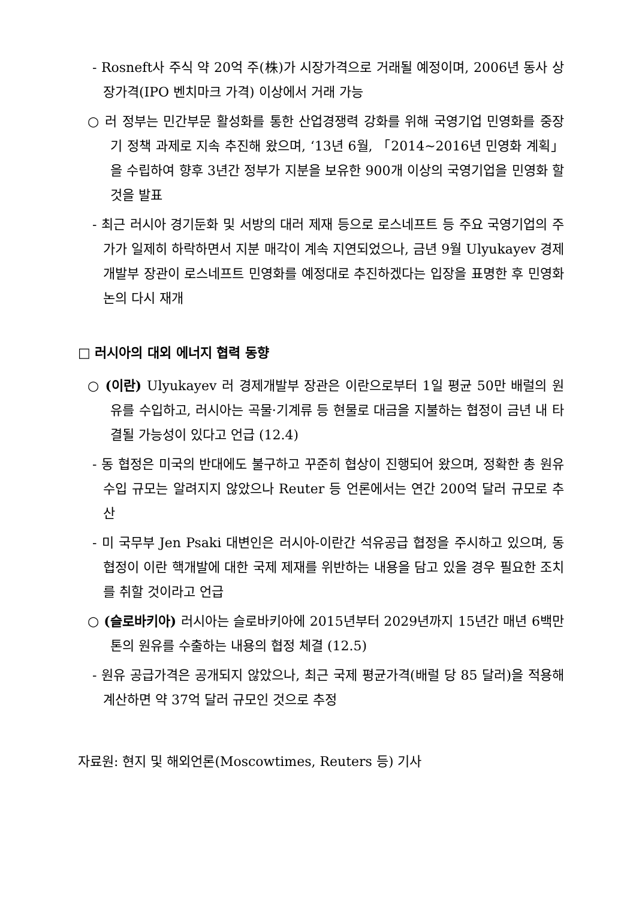- Rosneft사 주식 약 20억 주(株)가 시장가격으로 거래될 예정이며, 2006년 동사 상장가격(IPO 벤치마크 가격) 이상에서 거래 가능
○ 러 정부는 민간부문 활성화를 통한 산업경쟁력 강화를 위해 국영기업 민영화를 중장기 정책 과제로 지속 추진해 왔으며, ‘13년 6월, 「2014~2016년 민영화 계획」을 수립하여 향후 3년간 정부가 지분을 보유한 900개 이상의 국영기업을 민영화 할 것을 발표
- 최근 러시아 경기둔화 및 서방의 대러 제재 등으로 로스네프트 등 주요 국영기업의 주가가 일제히 하락하면서 지분 매각이 계속 지연되었으나, 금년 9월 Ulyukayev 경제개발부 장관이 로스네프트 민영화를 예정대로 추진하겠다는 입장을 표명한 후 민영화 논의 다시 재개
□ 러시아의 대외 에너지 협력 동향
○ (이란) Ulyukayev 러 경제개발부 장관은 이란으로부터 1일 평균 50만 배럴의 원유를 수입하고, 러시아는 곡물·기계류 등 현물로 대금을 지불하는 협정이 금년 내 타결될 가능성이 있다고 언급 (12.4)
- 동 협정은 미국의 반대에도 불구하고 꾸준히 협상이 진행되어 왔으며, 정확한 총 원유수입 규모는 알려지지 않았으나 Reuter 등 언론에서는 연간 200억 달러 규모로 추산
- 미 국무부 Jen Psaki 대변인은 러시아-이란간 석유공급 협정을 주시하고 있으며, 동 협정이 이란 핵개발에 대한 국제 제재를 위반하는 내용을 담고 있을 경우 필요한 조치를 취할 것이라고 언급
○ (슬로바키아) 러시아는 슬로바키아에 2015년부터 2029년까지 15년간 매년 6백만 톤의 원유를 수출하는 내용의 협정 체결 (12.5)
- 원유 공급가격은 공개되지 않았으나, 최근 국제 평균가격(배럴 당 85 달러)을 적용해 계산하면 약 37억 달러 규모인 것으로 추정
자료원: 현지 및 해외언론(Moscowtimes, Reuters 등) 기사